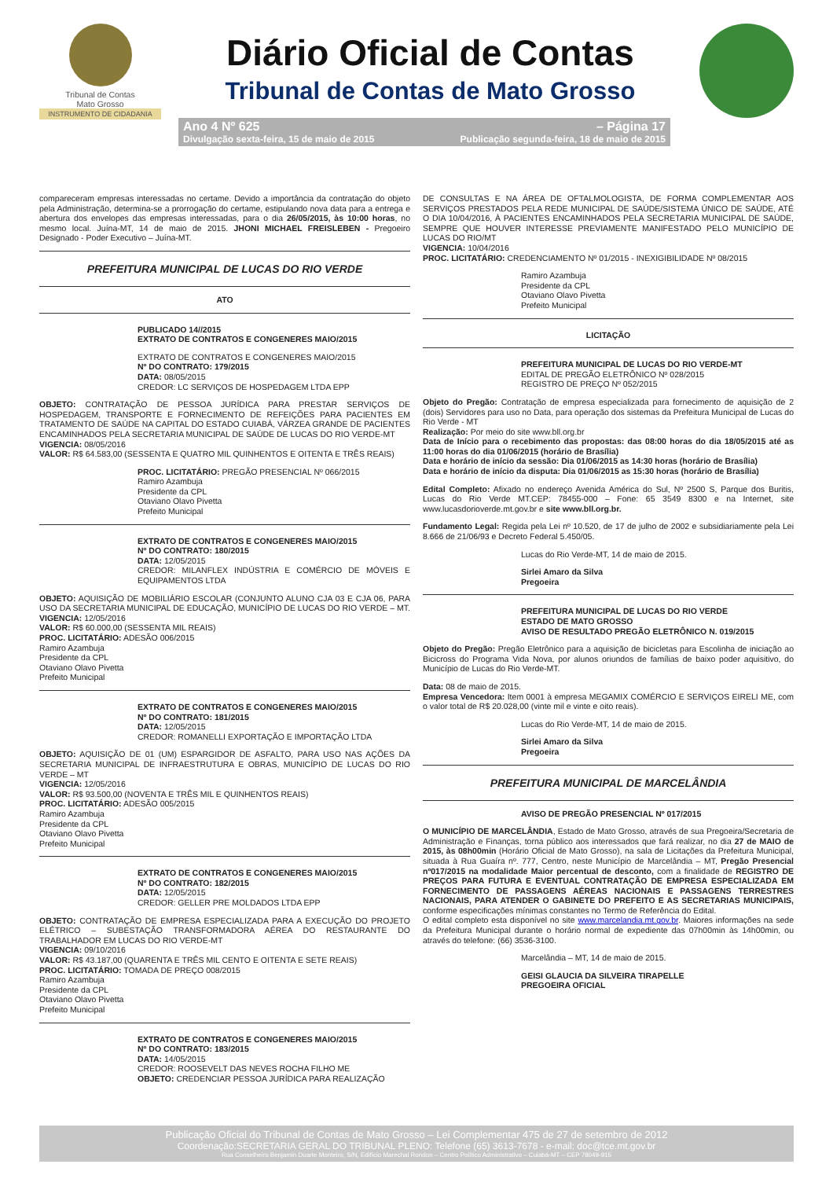Tribunal de Contas
Mato Grosso
INSTRUMENTO DE CIDADANIA
Diário Oficial de Contas
Tribunal de Contas de Mato Grosso
Ano 4 Nº 625
Divulgação sexta-feira, 15 de maio de 2015 – Página 17
Publicação segunda-feira, 18 de maio de 2015
compareceram empresas interessadas no certame. Devido a importância da contratação do objeto pela Administração, determina-se a prorrogação do certame, estipulando nova data para a entrega e abertura dos envelopes das empresas interessadas, para o dia 26/05/2015, às 10:00 horas, no mesmo local. Juína-MT, 14 de maio de 2015. JHONI MICHAEL FREISLEBEN - Pregoeiro Designado - Poder Executivo – Juína-MT.
PREFEITURA MUNICIPAL DE LUCAS DO RIO VERDE
ATO
PUBLICADO 14//2015
EXTRATO DE CONTRATOS E CONGENERES MAIO/2015
EXTRATO DE CONTRATOS E CONGENERES MAIO/2015
Nº DO CONTRATO: 179/2015
DATA: 08/05/2015
CREDOR: LC SERVIÇOS DE HOSPEDAGEM LTDA EPP
OBJETO: CONTRATAÇÃO DE PESSOA JURÍDICA PARA PRESTAR SERVIÇOS DE HOSPEDAGEM, TRANSPORTE E FORNECIMENTO DE REFEIÇÕES PARA PACIENTES EM TRATAMENTO DE SAÚDE NA CAPITAL DO ESTADO CUIABÁ, VÁRZEA GRANDE DE PACIENTES ENCAMINHADOS PELA SECRETARIA MUNICIPAL DE SAÚDE DE LUCAS DO RIO VERDE-MT
VIGENCIA: 08/05/2016
VALOR: R$ 64.583,00 (SESSENTA E QUATRO MIL QUINHENTOS E OITENTA E TRÊS REAIS)
PROC. LICITATÁRIO: PREGÃO PRESENCIAL Nº 066/2015
Ramiro Azambuja
Presidente da CPL
Otaviano Olavo Pivetta
Prefeito Municipal
EXTRATO DE CONTRATOS E CONGENERES MAIO/2015
Nº DO CONTRATO: 180/2015
DATA: 12/05/2015
CREDOR: MILANFLEX INDÚSTRIA E COMÉRCIO DE MÓVEIS E EQUIPAMENTOS LTDA
OBJETO: AQUISIÇÃO DE MOBILIÁRIO ESCOLAR (CONJUNTO ALUNO CJA 03 E CJA 06, PARA USO DA SECRETARIA MUNICIPAL DE EDUCAÇÃO, MUNICÍPIO DE LUCAS DO RIO VERDE – MT.
VIGENCIA: 12/05/2016
VALOR: R$ 60.000,00 (SESSENTA MIL REAIS)
PROC. LICITATÁRIO: ADESÃO 006/2015
Ramiro Azambuja
Presidente da CPL
Otaviano Olavo Pivetta
Prefeito Municipal
EXTRATO DE CONTRATOS E CONGENERES MAIO/2015
Nº DO CONTRATO: 181/2015
DATA: 12/05/2015
CREDOR: ROMANELLI EXPORTAÇÃO E IMPORTAÇÃO LTDA
OBJETO: AQUISIÇÃO DE 01 (UM) ESPARGIDOR DE ASFALTO, PARA USO NAS AÇÕES DA SECRETARIA MUNICIPAL DE INFRAESTRUTURA E OBRAS, MUNICÍPIO DE LUCAS DO RIO VERDE – MT
VIGENCIA: 12/05/2016
VALOR: R$ 93.500,00 (NOVENTA E TRÊS MIL E QUINHENTOS REAIS)
PROC. LICITATÁRIO: ADESÃO 005/2015
Ramiro Azambuja
Presidente da CPL
Otaviano Olavo Pivetta
Prefeito Municipal
EXTRATO DE CONTRATOS E CONGENERES MAIO/2015
Nº DO CONTRATO: 182/2015
DATA: 12/05/2015
CREDOR: GELLER PRE MOLDADOS LTDA EPP
OBJETO: CONTRATAÇÃO DE EMPRESA ESPECIALIZADA PARA A EXECUÇÃO DO PROJETO ELÉTRICO – SUBESTAÇÃO TRANSFORMADORA AÉREA DO RESTAURANTE DO TRABALHADOR EM LUCAS DO RIO VERDE-MT
VIGENCIA: 09/10/2016
VALOR: R$ 43.187,00 (QUARENTA E TRÊS MIL CENTO E OITENTA E SETE REAIS)
PROC. LICITATÁRIO: TOMADA DE PREÇO 008/2015
Ramiro Azambuja
Presidente da CPL
Otaviano Olavo Pivetta
Prefeito Municipal
EXTRATO DE CONTRATOS E CONGENERES MAIO/2015
Nº DO CONTRATO: 183/2015
DATA: 14/05/2015
CREDOR: ROOSEVELT DAS NEVES ROCHA FILHO ME
OBJETO: CREDENCIAR PESSOA JURÍDICA PARA REALIZAÇÃO
DE CONSULTAS E NA ÁREA DE OFTALMOLOGISTA, DE FORMA COMPLEMENTAR AOS SERVIÇOS PRESTADOS PELA REDE MUNICIPAL DE SAÚDE/SISTEMA ÚNICO DE SAÚDE, ATÉ O DIA 10/04/2016, À PACIENTES ENCAMINHADOS PELA SECRETARIA MUNICIPAL DE SAÚDE, SEMPRE QUE HOUVER INTERESSE PREVIAMENTE MANIFESTADO PELO MUNICÍPIO DE LUCAS DO RIO/MT
VIGENCIA: 10/04/2016
PROC. LICITATÁRIO: CREDENCIAMENTO Nº 01/2015 - INEXIGIBILIDADE Nº 08/2015
Ramiro Azambuja
Presidente da CPL
Otaviano Olavo Pivetta
Prefeito Municipal
LICITAÇÃO
PREFEITURA MUNICIPAL DE LUCAS DO RIO VERDE-MT
EDITAL DE PREGÃO ELETRÔNICO Nº 028/2015
REGISTRO DE PREÇO Nº 052/2015
Objeto do Pregão: Contratação de empresa especializada para fornecimento de aquisição de 2 (dois) Servidores para uso no Data, para operação dos sistemas da Prefeitura Municipal de Lucas do Rio Verde - MT
Realização: Por meio do site www.bll.org.br
Data de Início para o recebimento das propostas: das 08:00 horas do dia 18/05/2015 até as 11:00 horas do dia 01/06/2015 (horário de Brasília)
Data e horário de início da sessão: Dia 01/06/2015 as 14:30 horas (horário de Brasília)
Data e horário de início da disputa: Dia 01/06/2015 as 15:30 horas (horário de Brasília)
Edital Completo: Afixado no endereço Avenida América do Sul, Nº 2500 S, Parque dos Buritis, Lucas do Rio Verde MT.CEP: 78455-000 – Fone: 65 3549 8300 e na Internet, site www.lucasdorioverde.mt.gov.br e site www.bll.org.br.
Fundamento Legal: Regida pela Lei nº 10.520, de 17 de julho de 2002 e subsidiariamente pela Lei 8.666 de 21/06/93 e Decreto Federal 5.450/05.
Lucas do Rio Verde-MT, 14 de maio de 2015.
Sirlei Amaro da Silva
Pregoeira
PREFEITURA MUNICIPAL DE LUCAS DO RIO VERDE
ESTADO DE MATO GROSSO
AVISO DE RESULTADO PREGÃO ELETRÔNICO N. 019/2015
Objeto do Pregão: Pregão Eletrônico para a aquisição de bicicletas para Escolinha de iniciação ao Bicicross do Programa Vida Nova, por alunos oriundos de famílias de baixo poder aquisitivo, do Município de Lucas do Rio Verde-MT.
Data: 08 de maio de 2015.
Empresa Vencedora: Item 0001 à empresa MEGAMIX COMÉRCIO E SERVIÇOS EIRELI ME, com o valor total de R$ 20.028,00 (vinte mil e vinte e oito reais).
Lucas do Rio Verde-MT, 14 de maio de 2015.
Sirlei Amaro da Silva
Pregoeira
PREFEITURA MUNICIPAL DE MARCELÂNDIA
AVISO DE PREGÃO PRESENCIAL Nº 017/2015
O MUNICÍPIO DE MARCELÂNDIA, Estado de Mato Grosso, através de sua Pregoeira/Secretaria de Administração e Finanças, torna público aos interessados que fará realizar, no dia 27 de MAIO de 2015, às 08h00min (Horário Oficial de Mato Grosso), na sala de Licitações da Prefeitura Municipal, situada à Rua Guaíra nº. 777, Centro, neste Município de Marcelândia – MT, Pregão Presencial nº017/2015 na modalidade Maior percentual de desconto, com a finalidade de REGISTRO DE PREÇOS PARA FUTURA E EVENTUAL CONTRATAÇÃO DE EMPRESA ESPECIALIZADA EM FORNECIMENTO DE PASSAGENS AÉREAS NACIONAIS E PASSAGENS TERRESTRES NACIONAIS, PARA ATENDER O GABINETE DO PREFEITO E AS SECRETARIAS MUNICIPAIS, conforme especificações mínimas constantes no Termo de Referência do Edital.
O edital completo esta disponível no site www.marcelandia.mt.gov.br. Maiores informações na sede da Prefeitura Municipal durante o horário normal de expediente das 07h00min às 14h00min, ou através do telefone: (66) 3536-3100.
Marcelândia – MT, 14 de maio de 2015.
GEISI GLAUCIA DA SILVEIRA TIRAPELLE
PREGOEIRA OFICIAL
Publicação Oficial do Tribunal de Contas de Mato Grosso – Lei Complementar 475 de 27 de setembro de 2012
Coordenação:SECRETARIA GERAL DO TRIBUNAL PLENO: Telefone (65) 3613-7678 - e-mail: doc@tce.mt.gov.br
Rua Conselheiro Benjamin Duarte Monteiro, S/N, Edifício Marechal Rondon – Centro Político Administrativo – Cuiabá-MT – CEP 78049-915